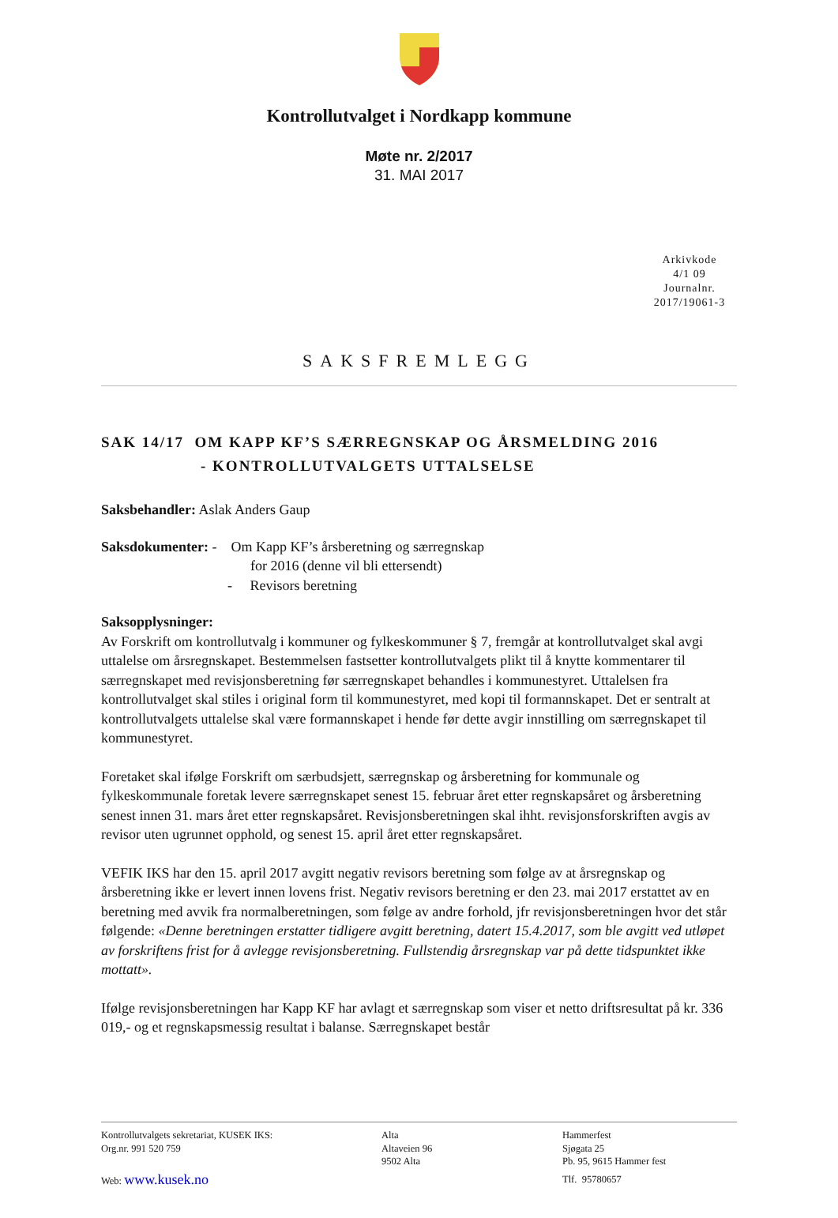Kontrollutvalget i Nordkapp kommune
Møte nr. 2/2017
31. MAI 2017
Arkivkode
4/1 09
Journalnr.
2017/19061-3
SAKSFREMLEGG
SAK 14/17 OM KAPP KF’S SÆRREGNSKAP OG ÅRSMELDING 2016
- KONTROLLUTVALGETS UTTALSELSE
Saksbehandler: Aslak Anders Gaup
Saksdokumenter: - Om Kapp KF’s årsberetning og særregnskap
for 2016 (denne vil bli ettersendt)
- Revisors beretning
Saksopplysninger:
Av Forskrift om kontrollutvalg i kommuner og fylkeskommuner § 7, fremgår at kontrollutvalget skal avgi uttalelse om årsregnskapet. Bestemmelsen fastsetter kontrollutvalgets plikt til å knytte kommentarer til særregnskapet med revisjonsberetning før særregnskapet behandles i kommunestyret. Uttalelsen fra kontrollutvalget skal stiles i original form til kommunestyret, med kopi til formannskapet. Det er sentralt at kontrollutvalgets uttalelse skal være formannskapet i hende før dette avgir innstilling om særregnskapet til kommunestyret.
Foretaket skal ifølge Forskrift om særbudsjett, særregnskap og årsberetning for kommunale og fylkeskommunale foretak levere særregnskapet senest 15. februar året etter regnskapsåret og årsberetning senest innen 31. mars året etter regnskapsåret. Revisjonsberetningen skal ihht. revisjonsforskriften avgis av revisor uten ugrunnet opphold, og senest 15. april året etter regnskapsåret.
VEFIK IKS har den 15. april 2017 avgitt negativ revisors beretning som følge av at årsregnskap og årsberetning ikke er levert innen lovens frist. Negativ revisors beretning er den 23. mai 2017 erstattet av en beretning med avvik fra normalberetningen, som følge av andre forhold, jfr revisjonsberetningen hvor det står følgende: «Denne beretningen erstatter tidligere avgitt beretning, datert 15.4.2017, som ble avgitt ved utløpet av forskriftens frist for å avlegge revisjonsberetning. Fullstendig årsregnskap var på dette tidspunktet ikke mottatt».
Ifølge revisjonsberetningen har Kapp KF har avlagt et særregnskap som viser et netto driftsresultat på kr. 336 019,- og et regnskapsmessig resultat i balanse. Særregnskapet består
Kontrollutvalgets sekretariat, KUSEK IKS:
Org.nr. 991 520 759
Web: www.kusek.no
Alta
Altaveien 96
9502 Alta
Hammerfest
Sjøgata 25
Pb. 95, 9615 Hammer fest
Tlf. 95780657